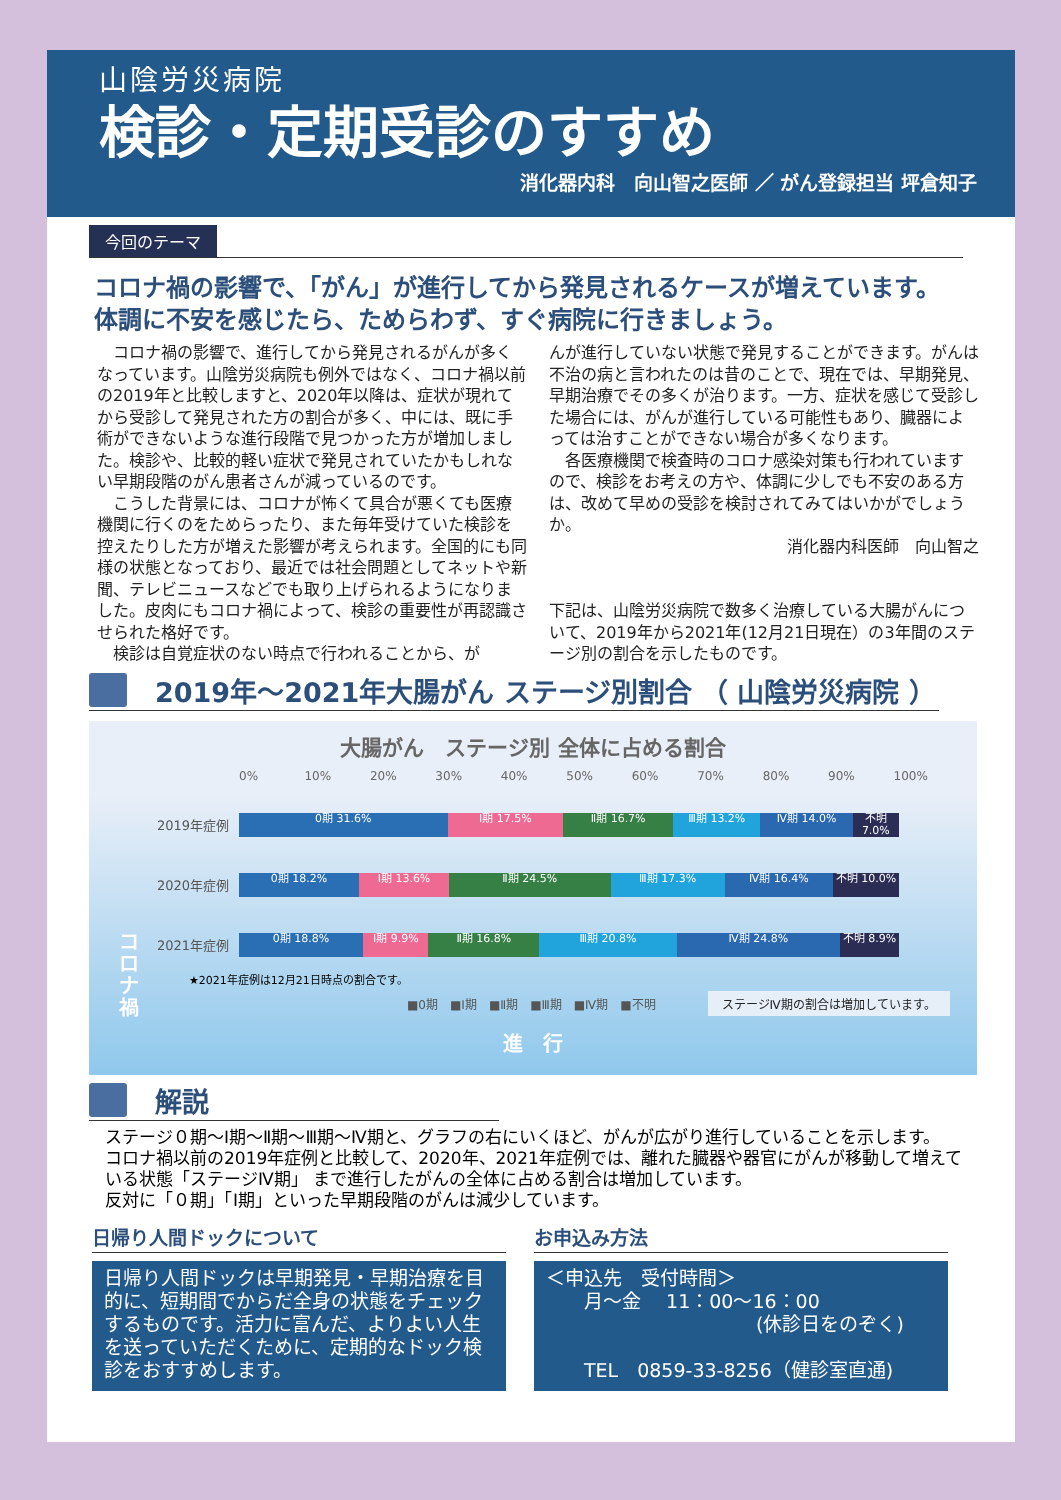山陰労災病院
検診・定期受診のすすめ
消化器内科　向山智之医師 ／ がん登録担当 坪倉知子
今回のテーマ
コロナ禍の影響で、「がん」が進行してから発見されるケースが増えています。
体調に不安を感じたら、ためらわず、すぐ病院に行きましょう。
　コロナ禍の影響で、進行してから発見されるがんが多くなっています。山陰労災病院も例外ではなく、コロナ禍以前の2019年と比較しますと、2020年以降は、症状が現れてから受診して発見された方の割合が多く、中には、既に手術ができないような進行段階で見つかった方が増加しました。検診や、比較的軽い症状で発見されていたかもしれない早期段階のがん患者さんが減っているのです。
　こうした背景には、コロナが怖くて具合が悪くても医療機関に行くのをためらったり、また毎年受けていた検診を控えたりした方が増えた影響が考えられます。全国的にも同様の状態となっており、最近では社会問題としてネットや新聞、テレビニュースなどでも取り上げられるようになりました。皮肉にもコロナ禍によって、検診の重要性が再認識させられた格好です。
　検診は自覚症状のない時点で行われることから、が
んが進行していない状態で発見することができます。がんは不治の病と言われたのは昔のことで、現在では、早期発見、早期治療でその多くが治ります。一方、症状を感じて受診した場合には、がんが進行している可能性もあり、臓器によっては治すことができない場合が多くなります。
　各医療機関で検査時のコロナ感染対策も行われていますので、検診をお考えの方や、体調に少しでも不安のある方は、改めて早めの受診を検討されてみてはいかがでしょうか。
消化器内科医師　向山智之
下記は、山陰労災病院で数多く治療している大腸がんについて、2019年から2021年(12月21日現在）の3年間のステージ別の割合を示したものです。
2019年～2021年大腸がん ステージ別割合 （ 山陰労災病院 ）
大腸がん　ステージ別 全体に占める割合
0% 10% 20% 30% 40% 50% 60% 70% 80% 90% 100%
2019年症例
0期 31.6% Ⅰ期 17.5% Ⅱ期 16.7% Ⅲ期 13.2% Ⅳ期 14.0% 不明 7.0%
2020年症例
0期 18.2% Ⅰ期 13.6% Ⅱ期 24.5% Ⅲ期 17.3% Ⅳ期 16.4% 不明 10.0%
2021年症例
0期 18.8% Ⅰ期 9.9% Ⅱ期 16.8% Ⅲ期 20.8% Ⅳ期 24.8% 不明 8.9%
コロナ禍
★2021年症例は12月21日時点の割合です。
■0期 ■Ⅰ期 ■Ⅱ期 ■Ⅲ期 ■Ⅳ期 ■不明 ステージⅣ期の割合は増加しています。
進　行
解説
ステージ０期～Ⅰ期～Ⅱ期～Ⅲ期～Ⅳ期と、グラフの右にいくほど、がんが広がり進行していることを示します。
コロナ禍以前の2019年症例と比較して、2020年、2021年症例では、離れた臓器や器官にがんが移動して増えている状態「ステージⅣ期」 まで進行したがんの全体に占める割合は増加しています。
反対に「０期」「Ⅰ期」といった早期段階のがんは減少しています。
日帰り人間ドックについて
日帰り人間ドックは早期発見・早期治療を目的に、短期間でからだ全身の状態をチェックするものです。活力に富んだ、よりよい人生を送っていただくために、定期的なドック検診をおすすめします。
お申込み方法
＜申込先　受付時間＞
　　月～金　 11：00～16：00
(休診日をのぞく)
　　TEL　0859-33-8256（健診室直通)